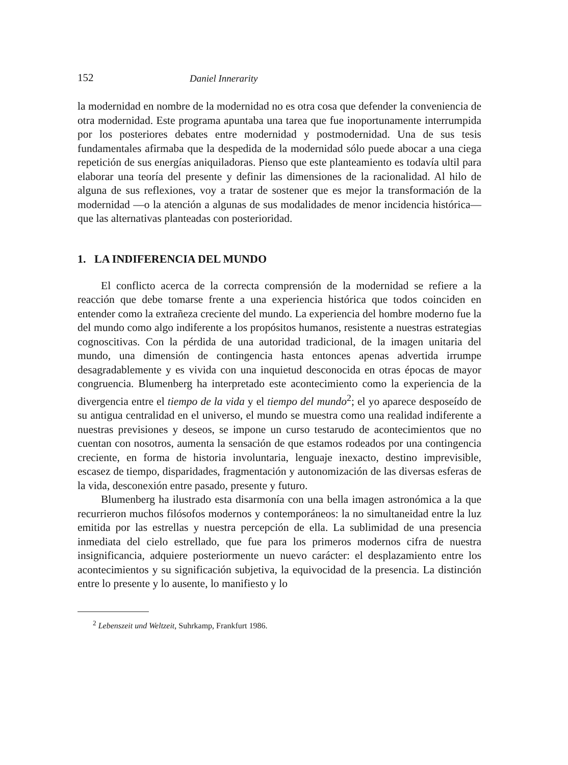152 Daniel Innerarity
la modernidad en nombre de la modernidad no es otra cosa que defender la conveniencia de otra modernidad. Este programa apuntaba una tarea que fue inoportunamente interrumpida por los posteriores debates entre modernidad y postmodernidad. Una de sus tesis fundamentales afirmaba que la despedida de la modernidad sólo puede abocar a una ciega repetición de sus energías aniquiladoras. Pienso que este planteamiento es todavía ultil para elaborar una teoría del presente y definir las dimensiones de la racionalidad. Al hilo de alguna de sus reflexiones, voy a tratar de sostener que es mejor la transformación de la modernidad —o la atención a algunas de sus modalidades de menor incidencia histórica— que las alternativas planteadas con posterioridad.
1. LA INDIFERENCIA DEL MUNDO
El conflicto acerca de la correcta comprensión de la modernidad se refiere a la reacción que debe tomarse frente a una experiencia histórica que todos coinciden en entender como la extrañeza creciente del mundo. La experiencia del hombre moderno fue la del mundo como algo indiferente a los propósitos humanos, resistente a nuestras estrategias cognoscitivas. Con la pérdida de una autoridad tradicional, de la imagen unitaria del mundo, una dimensión de contingencia hasta entonces apenas advertida irrumpe desagradablemente y es vivida con una inquietud desconocida en otras épocas de mayor congruencia. Blumenberg ha interpretado este acontecimiento como la experiencia de la divergencia entre el tiempo de la vida y el tiempo del mundo<sup>2</sup>; el yo aparece desposeído de su antigua centralidad en el universo, el mundo se muestra como una realidad indiferente a nuestras previsiones y deseos, se impone un curso testarudo de acontecimientos que no cuentan con nosotros, aumenta la sensación de que estamos rodeados por una contingencia creciente, en forma de historia involuntaria, lenguaje inexacto, destino imprevisible, escasez de tiempo, disparidades, fragmentación y autonomización de las diversas esferas de la vida, desconexión entre pasado, presente y futuro.
Blumenberg ha ilustrado esta disarmonía con una bella imagen astronómica a la que recurrieron muchos filósofos modernos y contemporáneos: la no simultaneidad entre la luz emitida por las estrellas y nuestra percepción de ella. La sublimidad de una presencia inmediata del cielo estrellado, que fue para los primeros modernos cifra de nuestra insignificancia, adquiere posteriormente un nuevo carácter: el desplazamiento entre los acontecimientos y su significación subjetiva, la equivocidad de la presencia. La distinción entre lo presente y lo ausente, lo manifiesto y lo
<sup>2</sup> Lebenszeit und Weltzeit, Suhrkamp, Frankfurt 1986.